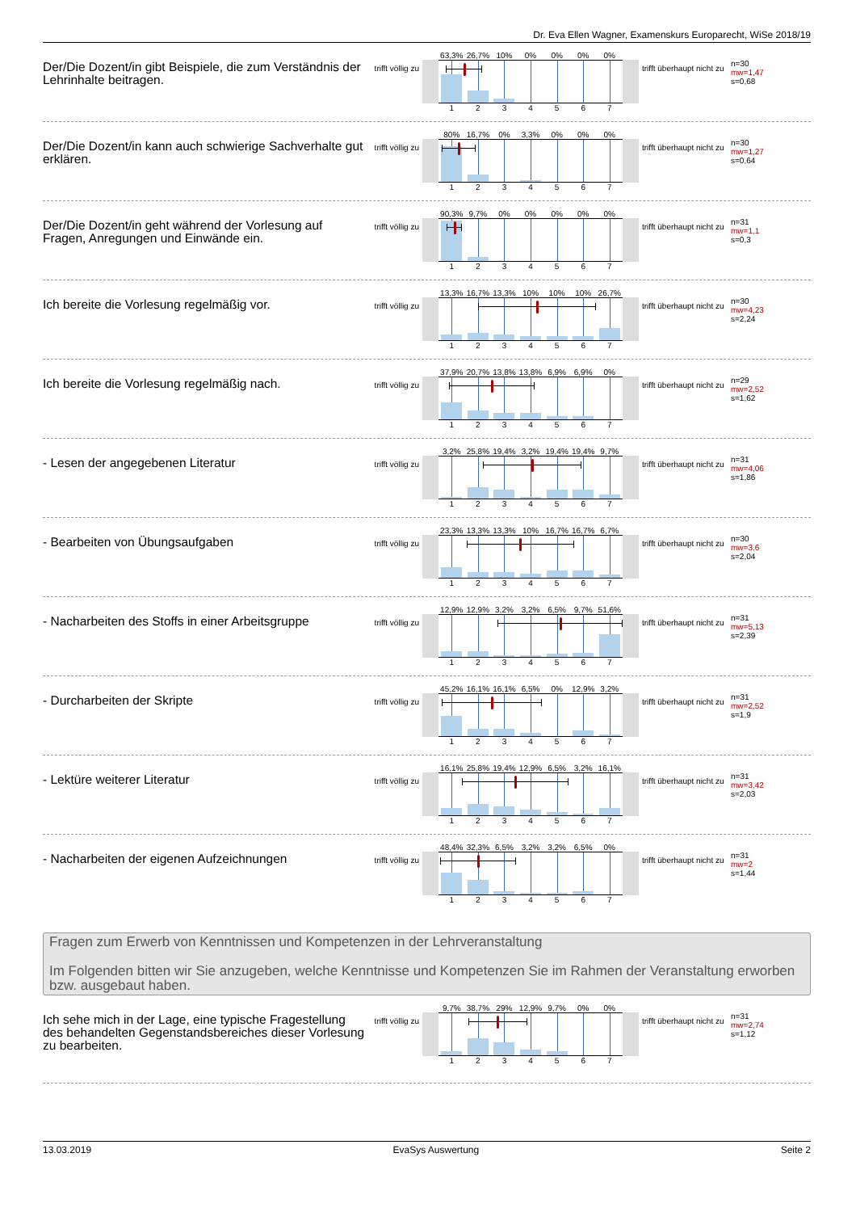Dr. Eva Ellen Wagner, Examenskurs Europarecht, WiSe 2018/19
Der/Die Dozent/in gibt Beispiele, die zum Verständnis der Lehrinhalte beitragen.
trifft völlig zu
63,3% 26,7% 10% 0% 0% 0% 0%
1 2 3 4 5 6 7
trifft überhaupt nicht zu
n=30
mw=1,47
s=0,68
Der/Die Dozent/in kann auch schwierige Sachverhalte gut erklären.
trifft völlig zu
80% 16,7% 0% 3,3% 0% 0% 0%
1 2 3 4 5 6 7
trifft überhaupt nicht zu
n=30
mw=1,27
s=0,64
Der/Die Dozent/in geht während der Vorlesung auf Fragen, Anregungen und Einwände ein.
trifft völlig zu
90,3% 9,7% 0% 0% 0% 0% 0%
1 2 3 4 5 6 7
trifft überhaupt nicht zu
n=31
mw=1,1
s=0,3
Ich bereite die Vorlesung regelmäßig vor.
trifft völlig zu
13,3% 16,7% 13,3% 10% 10% 10% 26,7%
1 2 3 4 5 6 7
trifft überhaupt nicht zu
n=30
mw=4,23
s=2,24
Ich bereite die Vorlesung regelmäßig nach.
trifft völlig zu
37,9% 20,7% 13,8% 13,8% 6,9% 6,9% 0%
1 2 3 4 5 6 7
trifft überhaupt nicht zu
n=29
mw=2,52
s=1,62
- Lesen der angegebenen Literatur
trifft völlig zu
3,2% 25,8% 19,4% 3,2% 19,4% 19,4% 9,7%
1 2 3 4 5 6 7
trifft überhaupt nicht zu
n=31
mw=4,06
s=1,86
- Bearbeiten von Übungsaufgaben
trifft völlig zu
23,3% 13,3% 13,3% 10% 16,7% 16,7% 6,7%
1 2 3 4 5 6 7
trifft überhaupt nicht zu
n=30
mw=3,6
s=2,04
- Nacharbeiten des Stoffs in einer Arbeitsgruppe
trifft völlig zu
12,9% 12,9% 3,2% 3,2% 6,5% 9,7% 51,6%
1 2 3 4 5 6 7
trifft überhaupt nicht zu
n=31
mw=5,13
s=2,39
- Durcharbeiten der Skripte
trifft völlig zu
45,2% 16,1% 16,1% 6,5% 0% 12,9% 3,2%
1 2 3 4 5 6 7
trifft überhaupt nicht zu
n=31
mw=2,52
s=1,9
- Lektüre weiterer Literatur
trifft völlig zu
16,1% 25,8% 19,4% 12,9% 6,5% 3,2% 16,1%
1 2 3 4 5 6 7
trifft überhaupt nicht zu
n=31
mw=3,42
s=2,03
- Nacharbeiten der eigenen Aufzeichnungen
trifft völlig zu
48,4% 32,3% 6,5% 3,2% 3,2% 6,5% 0%
1 2 3 4 5 6 7
trifft überhaupt nicht zu
n=31
mw=2
s=1,44
Fragen zum Erwerb von Kenntnissen und Kompetenzen in der Lehrveranstaltung
Im Folgenden bitten wir Sie anzugeben, welche Kenntnisse und Kompetenzen Sie im Rahmen der Veranstaltung erworben bzw. ausgebaut haben.
Ich sehe mich in der Lage, eine typische Fragestellung des behandelten Gegenstandsbereiches dieser Vorlesung zu bearbeiten.
trifft völlig zu
9,7% 38,7% 29% 12,9% 9,7% 0% 0%
1 2 3 4 5 6 7
trifft überhaupt nicht zu
n=31
mw=2,74
s=1,12
13.03.2019 EvaSys Auswertung Seite 2